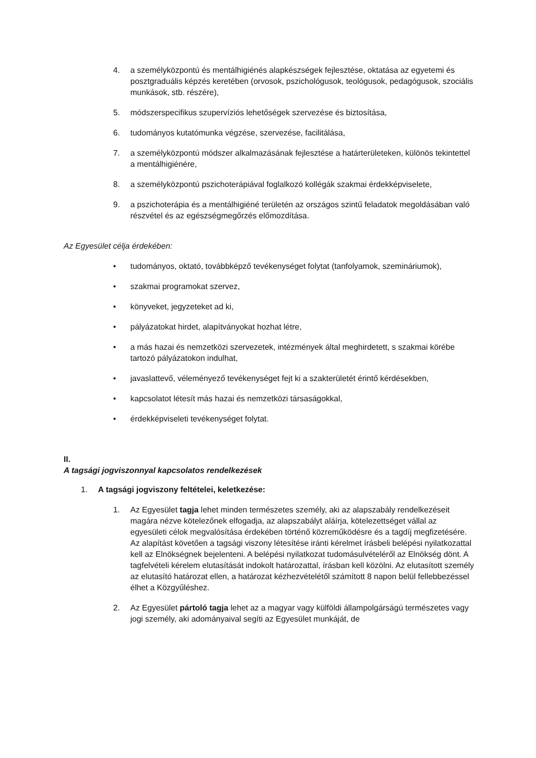4. a személyközpontú és mentálhigiénés alapkészségek fejlesztése, oktatása az egyetemi és posztgraduális képzés keretében (orvosok, pszichológusok, teológusok, pedagógusok, szociális munkások, stb. részére),
5. módszerspecifikus szupervíziós lehetőségek szervezése és biztosítása,
6. tudományos kutatómunka végzése, szervezése, facilitálása,
7. a személyközpontú módszer alkalmazásának fejlesztése a határterületeken, különös tekintettel a mentálhigiénére,
8. a személyközpontú pszichoterápiával foglalkozó kollégák szakmai érdekképviselete,
9. a pszichoterápia és a mentálhigiéné területén az országos szintű feladatok megoldásában való részvétel és az egészségmegőrzés előmozdítása.
Az Egyesület célja érdekében:
• tudományos, oktató, továbbképző tevékenységet folytat (tanfolyamok, szemináriumok),
• szakmai programokat szervez,
• könyveket, jegyzeteket ad ki,
• pályázatokat hirdet, alapítványokat hozhat létre,
• a más hazai és nemzetközi szervezetek, intézmények által meghirdetett, s szakmai körébe tartozó pályázatokon indulhat,
• javaslattevő, véleményező tevékenységet fejt ki a szakterületét érintő kérdésekben,
• kapcsolatot létesít más hazai és nemzetközi társaságokkal,
• érdekképviseleti tevékenységet folytat.
II.
A tagsági jogviszonnyal kapcsolatos rendelkezések
1. A tagsági jogviszony feltételei, keletkezése:
1. Az Egyesület tagja lehet minden természetes személy, aki az alapszabály rendelkezéseit magára nézve kötelezőnek elfogadja, az alapszabályt aláírja, kötelezettséget vállal az egyesületi célok megvalósítása érdekében történő közreműködésre és a tagdíj megfizetésére. Az alapítást követően a tagsági viszony létesítése iránti kérelmet írásbeli belépési nyilatkozattal kell az Elnökségnek bejelenteni. A belépési nyilatkozat tudomásulvételéről az Elnökség dönt. A tagfelvételi kérelem elutasítását indokolt határozattal, írásban kell közölni. Az elutasított személy az elutasító határozat ellen, a határozat kézhezvételétől számított 8 napon belül fellebbezéssel élhet a Közgyűléshez.
2. Az Egyesület pártoló tagja lehet az a magyar vagy külföldi állampolgárságú természetes vagy jogi személy, aki adományaival segíti az Egyesület munkáját, de